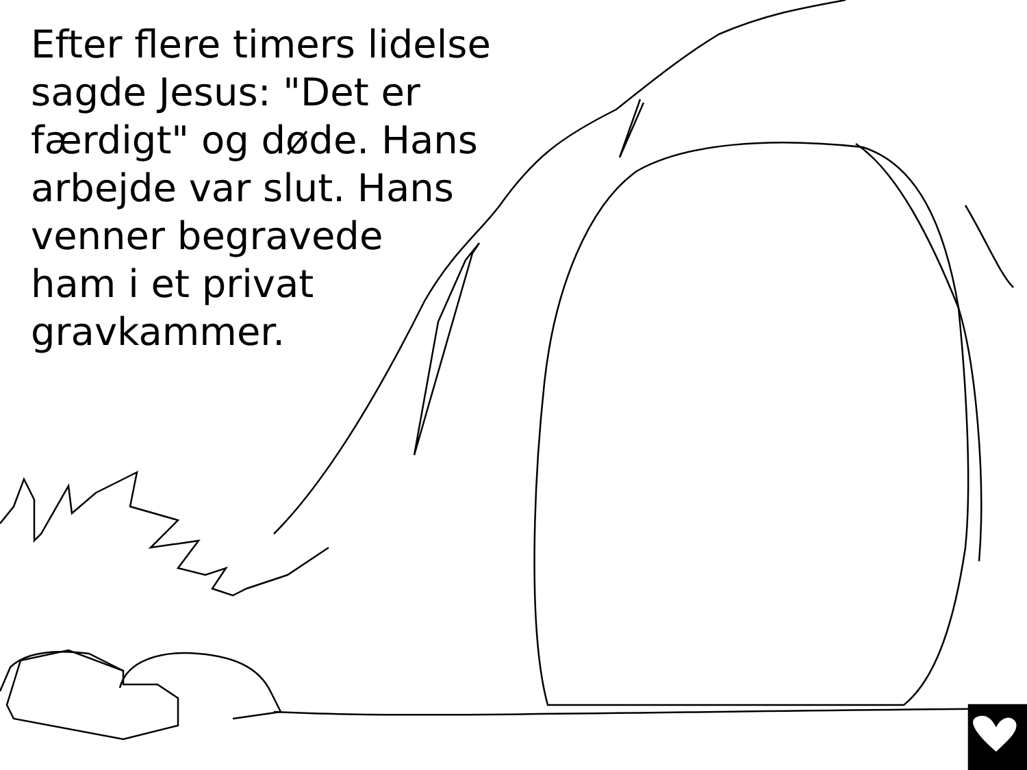Efter flere timers lidelse
sagde Jesus: "Det er
færdigt" og døde. Hans
arbejde var slut. Hans
venner begravede
ham i et privat
gravkammer.